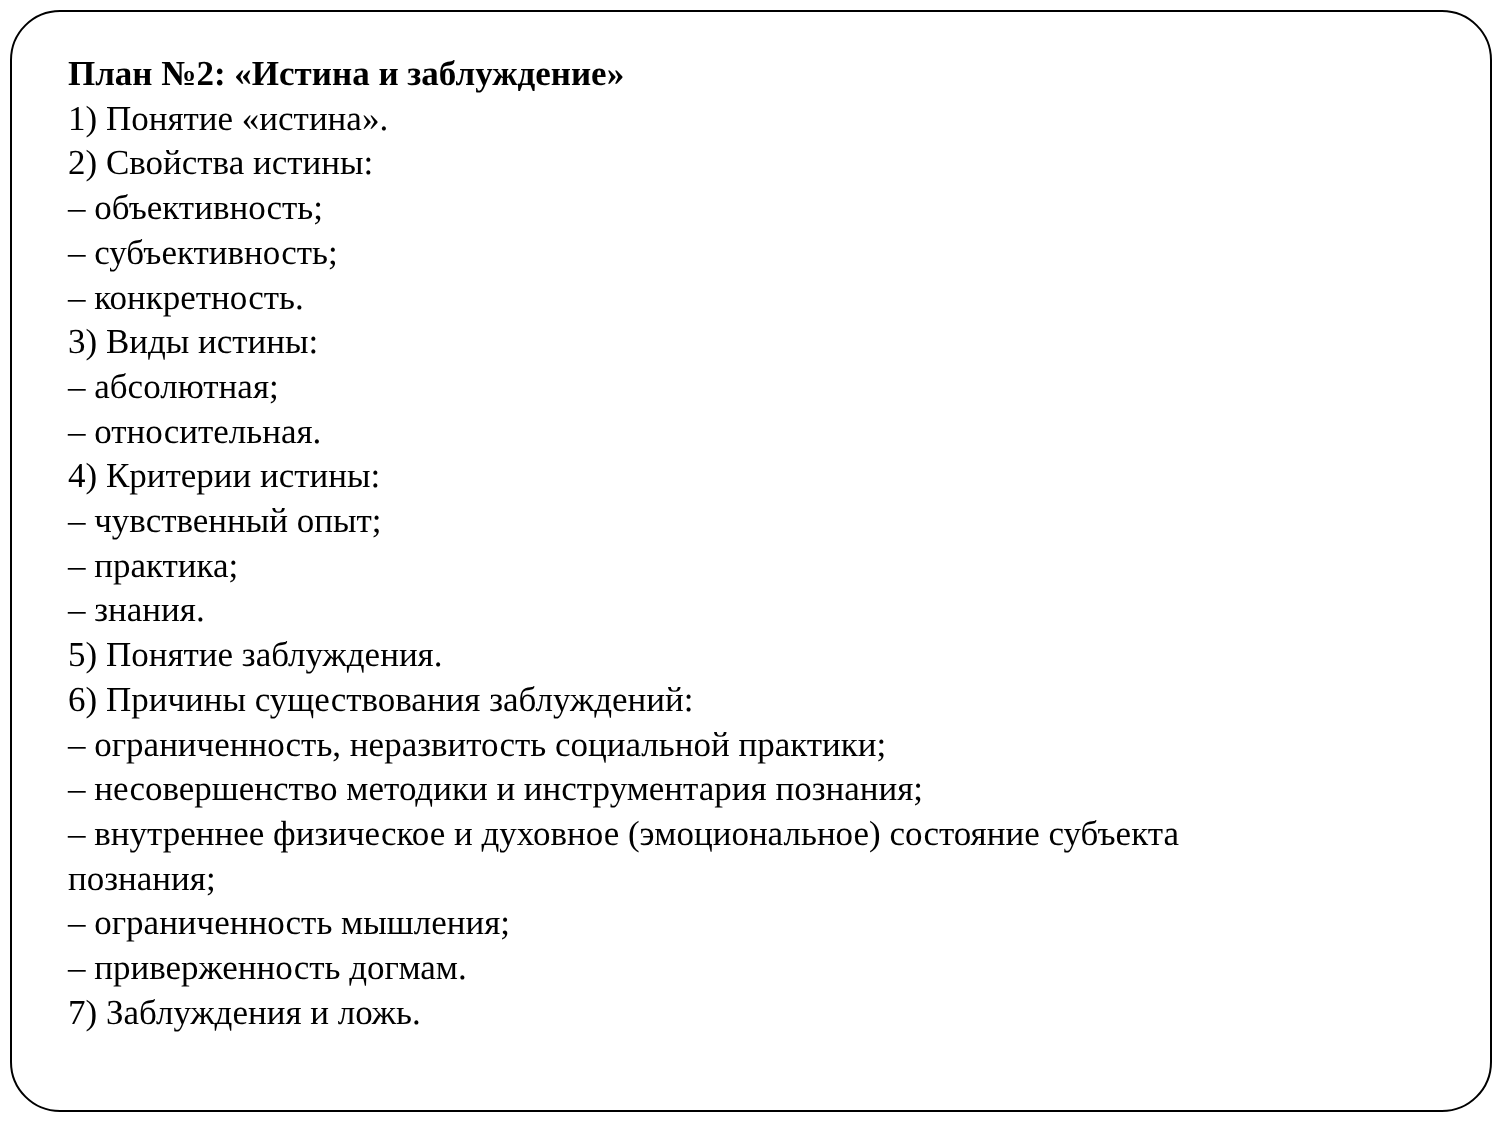План №2: «Истина и заблуждение»
1) Понятие «истина».
2) Свойства истины:
– объективность;
– субъективность;
– конкретность.
3) Виды истины:
– абсолютная;
– относительная.
4) Критерии истины:
– чувственный опыт;
– практика;
– знания.
5) Понятие заблуждения.
6) Причины существования заблуждений:
– ограниченность, неразвитость социальной практики;
– несовершенство методики и инструментария познания;
– внутреннее физическое и духовное (эмоциональное) состояние субъекта
познания;
– ограниченность мышления;
– приверженность догмам.
7) Заблуждения и ложь.